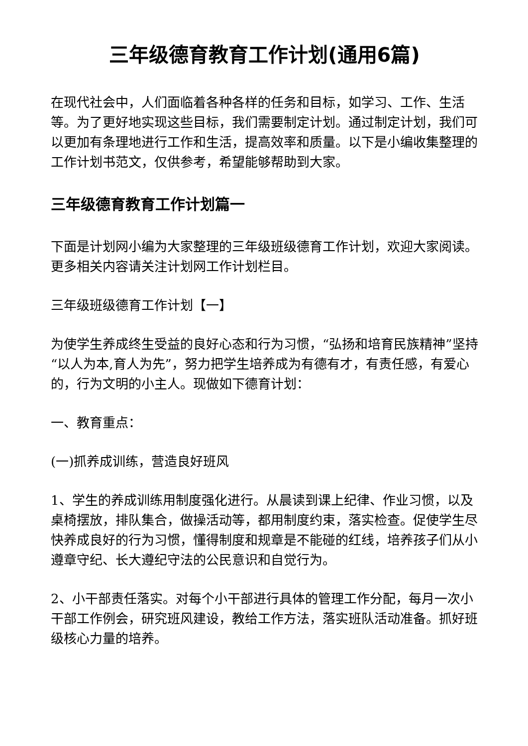三年级德育教育工作计划(通用6篇)
在现代社会中，人们面临着各种各样的任务和目标，如学习、工作、生活等。为了更好地实现这些目标，我们需要制定计划。通过制定计划，我们可以更加有条理地进行工作和生活，提高效率和质量。以下是小编收集整理的工作计划书范文，仅供参考，希望能够帮助到大家。
三年级德育教育工作计划篇一
下面是计划网小编为大家整理的三年级班级德育工作计划，欢迎大家阅读。更多相关内容请关注计划网工作计划栏目。
三年级班级德育工作计划【一】
为使学生养成终生受益的良好心态和行为习惯，“弘扬和培育民族精神”坚持“以人为本,育人为先”，努力把学生培养成为有德有才，有责任感，有爱心的，行为文明的小主人。现做如下德育计划：
一、教育重点：
(一)抓养成训练，营造良好班风
1、学生的养成训练用制度强化进行。从晨读到课上纪律、作业习惯，以及桌椅摆放，排队集合，做操活动等，都用制度约束，落实检查。促使学生尽快养成良好的行为习惯，懂得制度和规章是不能碰的红线，培养孩子们从小遵章守纪、长大遵纪守法的公民意识和自觉行为。
2、小干部责任落实。对每个小干部进行具体的管理工作分配，每月一次小干部工作例会，研究班风建设，教给工作方法，落实班队活动准备。抓好班级核心力量的培养。